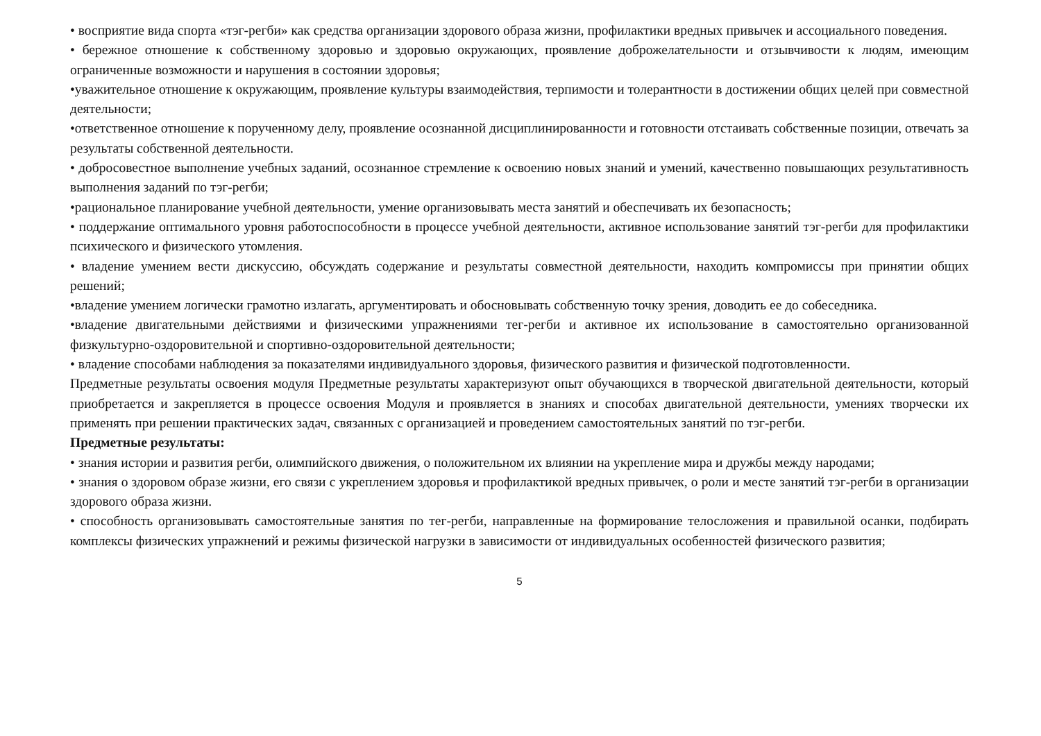• восприятие вида спорта «тэг-регби» как средства организации здорового образа жизни, профилактики вредных привычек и ассоциального поведения.
• бережное отношение к собственному здоровью и здоровью окружающих, проявление доброжелательности и отзывчивости к людям, имеющим ограниченные возможности и нарушения в состоянии здоровья;
•уважительное отношение к окружающим, проявление культуры взаимодействия, терпимости и толерантности в достижении общих целей при совместной деятельности;
•ответственное отношение к порученному делу, проявление осознанной дисциплинированности и готовности отстаивать собственные позиции, отвечать за результаты собственной деятельности.
• добросовестное выполнение учебных заданий, осознанное стремление к освоению новых знаний и умений, качественно повышающих результативность выполнения заданий по тэг-регби;
•рациональное планирование учебной деятельности, умение организовывать места занятий и обеспечивать их безопасность;
• поддержание оптимального уровня работоспособности в процессе учебной деятельности, активное использование занятий тэг-регби для профилактики психического и физического утомления.
• владение умением вести дискуссию, обсуждать содержание и результаты совместной деятельности, находить компромиссы при принятии общих решений;
•владение умением логически грамотно излагать, аргументировать и обосновывать собственную точку зрения, доводить ее до собеседника.
•владение двигательными действиями и физическими упражнениями тег-регби и активное их использование в самостоятельно организованной физкультурно-оздоровительной и спортивно-оздоровительной деятельности;
• владение способами наблюдения за показателями индивидуального здоровья, физического развития и физической подготовленности.
Предметные результаты освоения модуля Предметные результаты характеризуют опыт обучающихся в творческой двигательной деятельности, который приобретается и закрепляется в процессе освоения Модуля и проявляется в знаниях и способах двигательной деятельности, умениях творчески их применять при решении практических задач, связанных с организацией и проведением самостоятельных занятий по тэг-регби.
Предметные результаты:
• знания истории и развития регби, олимпийского движения, о положительном их влиянии на укрепление мира и дружбы между народами;
• знания о здоровом образе жизни, его связи с укреплением здоровья и профилактикой вредных привычек, о роли и месте занятий тэг-регби в организации здорового образа жизни.
• способность организовывать самостоятельные занятия по тег-регби, направленные на формирование телосложения и правильной осанки, подбирать комплексы физических упражнений и режимы физической нагрузки в зависимости от индивидуальных особенностей физического развития;
5